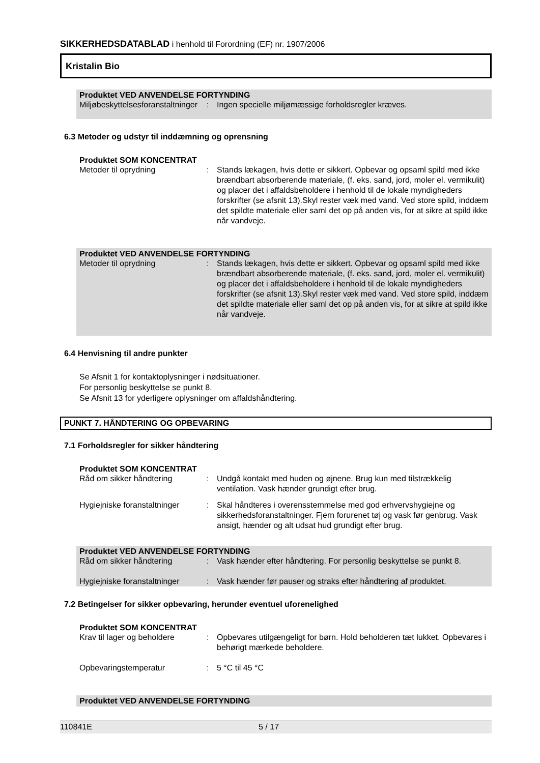SIKKERHEDSDATABLAD i henhold til Forordning (EF) nr. 1907/2006
Kristalin Bio
Produktet VED ANVENDELSE FORTYNDING
Miljøbeskyttelsesforanstaltninger
: Ingen specielle miljømæssige forholdsregler kræves.
6.3 Metoder og udstyr til inddæmning og oprensning
Produktet SOM KONCENTRAT
Metoder til oprydning : Stands lækagen, hvis dette er sikkert. Opbevar og opsaml spild med ikke brændbart absorberende materiale, (f. eks. sand, jord, moler el. vermikulit) og placer det i affaldsbeholdere i henhold til de lokale myndigheders forskrifter (se afsnit 13).Skyl rester væk med vand. Ved store spild, inddæm det spildte materiale eller saml det op på anden vis, for at sikre at spild ikke når vandveje.
Produktet VED ANVENDELSE FORTYNDING
Metoder til oprydning : Stands lækagen, hvis dette er sikkert. Opbevar og opsaml spild med ikke brændbart absorberende materiale, (f. eks. sand, jord, moler el. vermikulit) og placer det i affaldsbeholdere i henhold til de lokale myndigheders forskrifter (se afsnit 13).Skyl rester væk med vand. Ved store spild, inddæm det spildte materiale eller saml det op på anden vis, for at sikre at spild ikke når vandveje.
6.4 Henvisning til andre punkter
Se Afsnit 1 for kontaktoplysninger i nødsituationer.
For personlig beskyttelse se punkt 8.
Se Afsnit 13 for yderligere oplysninger om affaldshåndtering.
PUNKT 7. HÅNDTERING OG OPBEVARING
7.1 Forholdsregler for sikker håndtering
Produktet SOM KONCENTRAT
Råd om sikker håndtering : Undgå kontakt med huden og øjnene. Brug kun med tilstrækkelig ventilation. Vask hænder grundigt efter brug.
Hygiejniske foranstaltninger
: Skal håndteres i overensstemmelse med god erhvervshygiejne og sikkerhedsforanstaltninger. Fjern forurenet tøj og vask før genbrug. Vask ansigt, hænder og alt udsat hud grundigt efter brug.
Produktet VED ANVENDELSE FORTYNDING
Råd om sikker håndtering : Vask hænder efter håndtering. For personlig beskyttelse se punkt 8.
Hygiejniske foranstaltninger
: Vask hænder før pauser og straks efter håndtering af produktet.
7.2 Betingelser for sikker opbevaring, herunder eventuel uforenelighed
Produktet SOM KONCENTRAT
Krav til lager og beholdere
: Opbevares utilgængeligt for børn. Hold beholderen tæt lukket. Opbevares i behørigt mærkede beholdere.
Opbevaringstemperatur : 5 °C til 45 °C
Produktet VED ANVENDELSE FORTYNDING
110841E 5 / 17